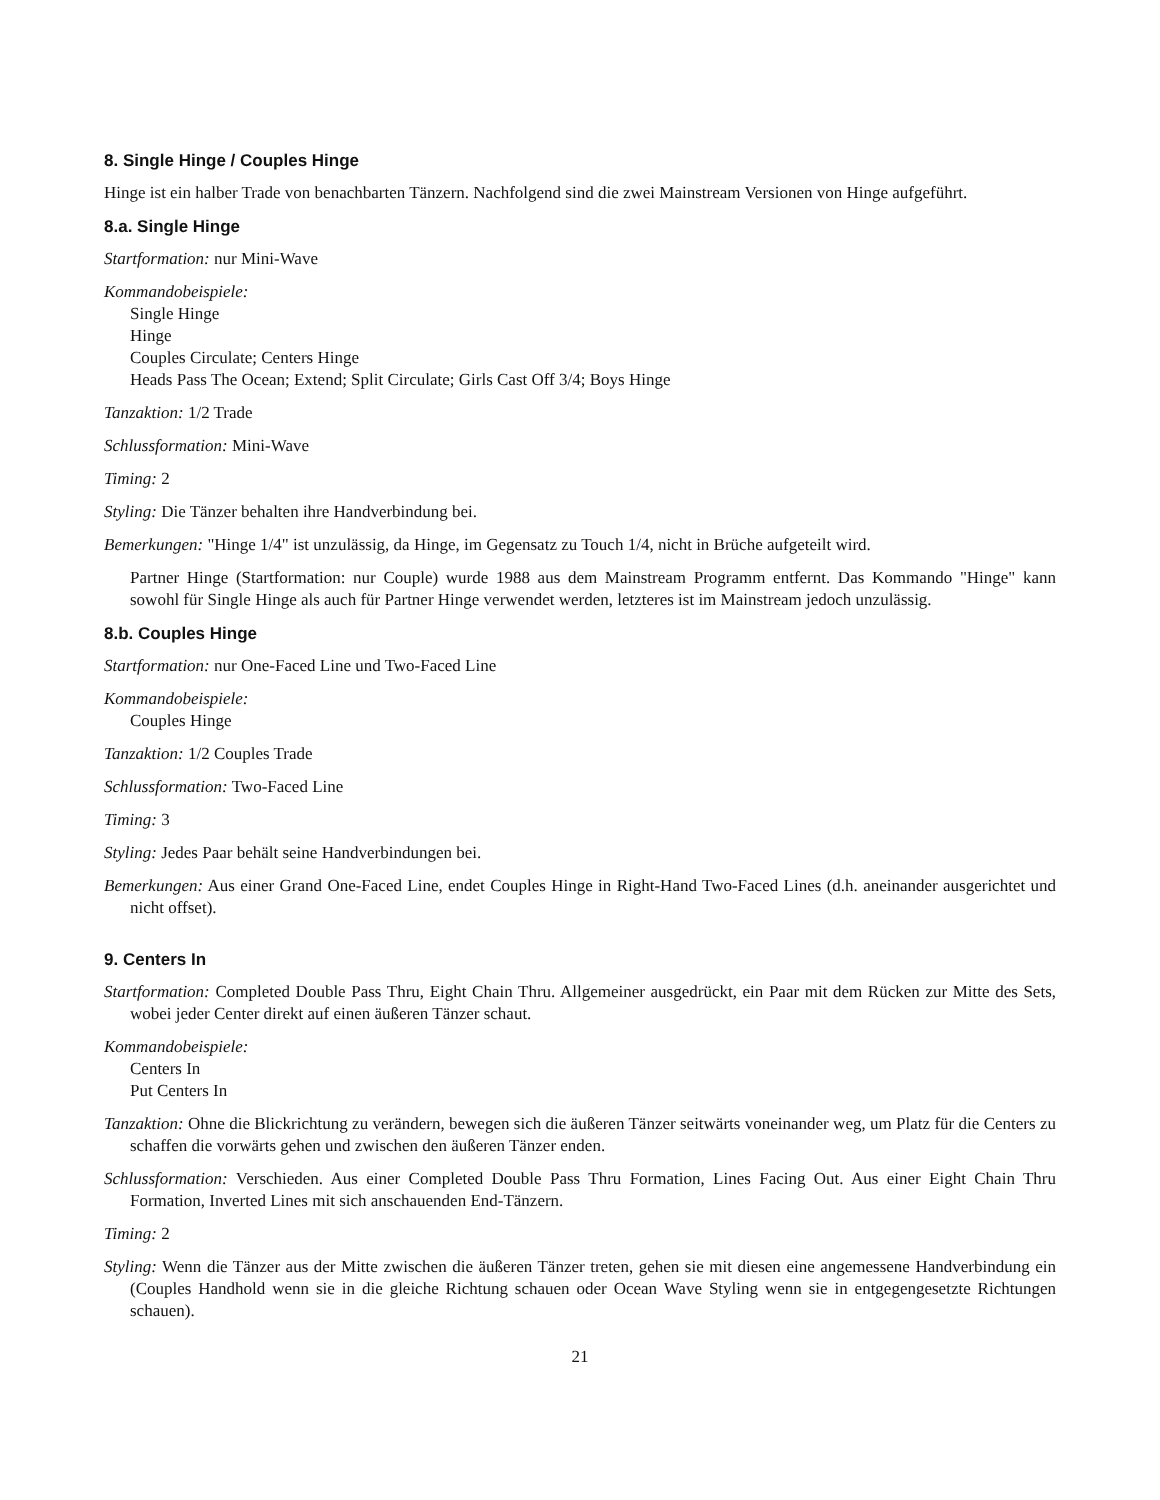8. Single Hinge / Couples Hinge
Hinge ist ein halber Trade von benachbarten Tänzern. Nachfolgend sind die zwei Mainstream Versionen von Hinge aufgeführt.
8.a. Single Hinge
Startformation: nur Mini-Wave
Kommandobeispiele:
Single Hinge
Hinge
Couples Circulate; Centers Hinge
Heads Pass The Ocean; Extend; Split Circulate; Girls Cast Off 3/4; Boys Hinge
Tanzaktion: 1/2 Trade
Schlussformation: Mini-Wave
Timing: 2
Styling: Die Tänzer behalten ihre Handverbindung bei.
Bemerkungen: "Hinge 1/4" ist unzulässig, da Hinge, im Gegensatz zu Touch 1/4, nicht in Brüche aufgeteilt wird.
Partner Hinge (Startformation: nur Couple) wurde 1988 aus dem Mainstream Programm entfernt. Das Kommando "Hinge" kann sowohl für Single Hinge als auch für Partner Hinge verwendet werden, letzteres ist im Mainstream jedoch unzulässig.
8.b. Couples Hinge
Startformation: nur One-Faced Line und Two-Faced Line
Kommandobeispiele:
Couples Hinge
Tanzaktion: 1/2 Couples Trade
Schlussformation: Two-Faced Line
Timing: 3
Styling: Jedes Paar behält seine Handverbindungen bei.
Bemerkungen: Aus einer Grand One-Faced Line, endet Couples Hinge in Right-Hand Two-Faced Lines (d.h. aneinander ausgerichtet und nicht offset).
9. Centers In
Startformation: Completed Double Pass Thru, Eight Chain Thru. Allgemeiner ausgedrückt, ein Paar mit dem Rücken zur Mitte des Sets, wobei jeder Center direkt auf einen äußeren Tänzer schaut.
Kommandobeispiele:
Centers In
Put Centers In
Tanzaktion: Ohne die Blickrichtung zu verändern, bewegen sich die äußeren Tänzer seitwärts voneinander weg, um Platz für die Centers zu schaffen die vorwärts gehen und zwischen den äußeren Tänzer enden.
Schlussformation: Verschieden. Aus einer Completed Double Pass Thru Formation, Lines Facing Out. Aus einer Eight Chain Thru Formation, Inverted Lines mit sich anschauenden End-Tänzern.
Timing: 2
Styling: Wenn die Tänzer aus der Mitte zwischen die äußeren Tänzer treten, gehen sie mit diesen eine angemessene Handverbindung ein (Couples Handhold wenn sie in die gleiche Richtung schauen oder Ocean Wave Styling wenn sie in entgegengesetzte Richtungen schauen).
21